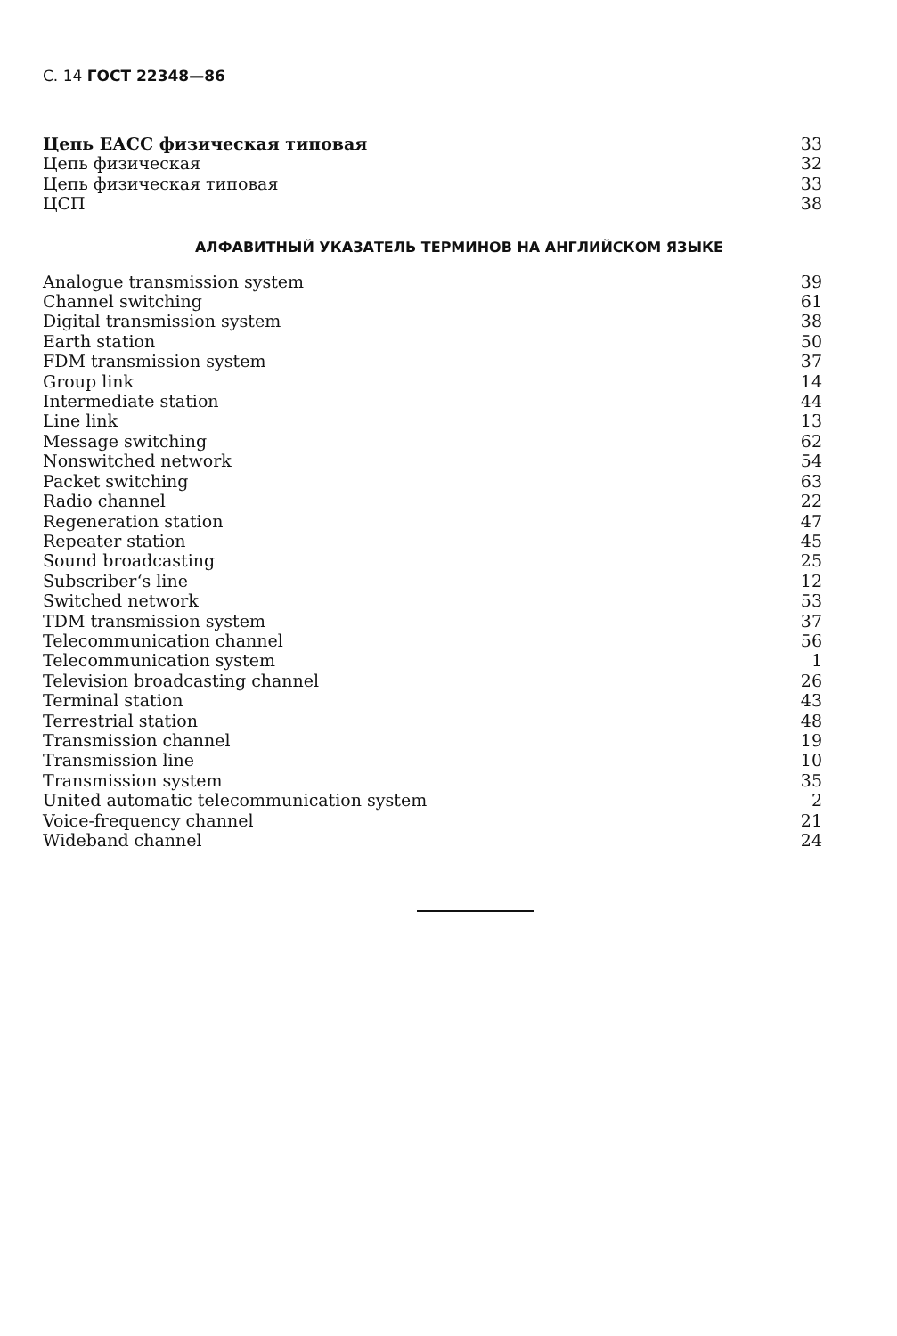С. 14 ГОСТ 22348—86
Цепь ЕАСС физическая типовая 33
Цепь физическая 32
Цепь физическая типовая 33
ЦСП 38
АЛФАВИТНЫЙ УКАЗАТЕЛЬ ТЕРМИНОВ НА АНГЛИЙСКОМ ЯЗЫКЕ
Analogue transmission system 39
Channel switching 61
Digital transmission system 38
Earth station 50
FDM transmission system 37
Group link 14
Intermediate station 44
Line link 13
Message switching 62
Nonswitched network 54
Packet switching 63
Radio channel 22
Regeneration station 47
Repeater station 45
Sound broadcasting 25
Subscriber‘s line 12
Switched network 53
TDM transmission system 37
Telecommunication channel 56
Telecommunication system 1
Television broadcasting channel 26
Terminal station 43
Terrestrial station 48
Transmission channel 19
Transmission line 10
Transmission system 35
United automatic telecommunication system 2
Voice-frequency channel 21
Wideband channel 24